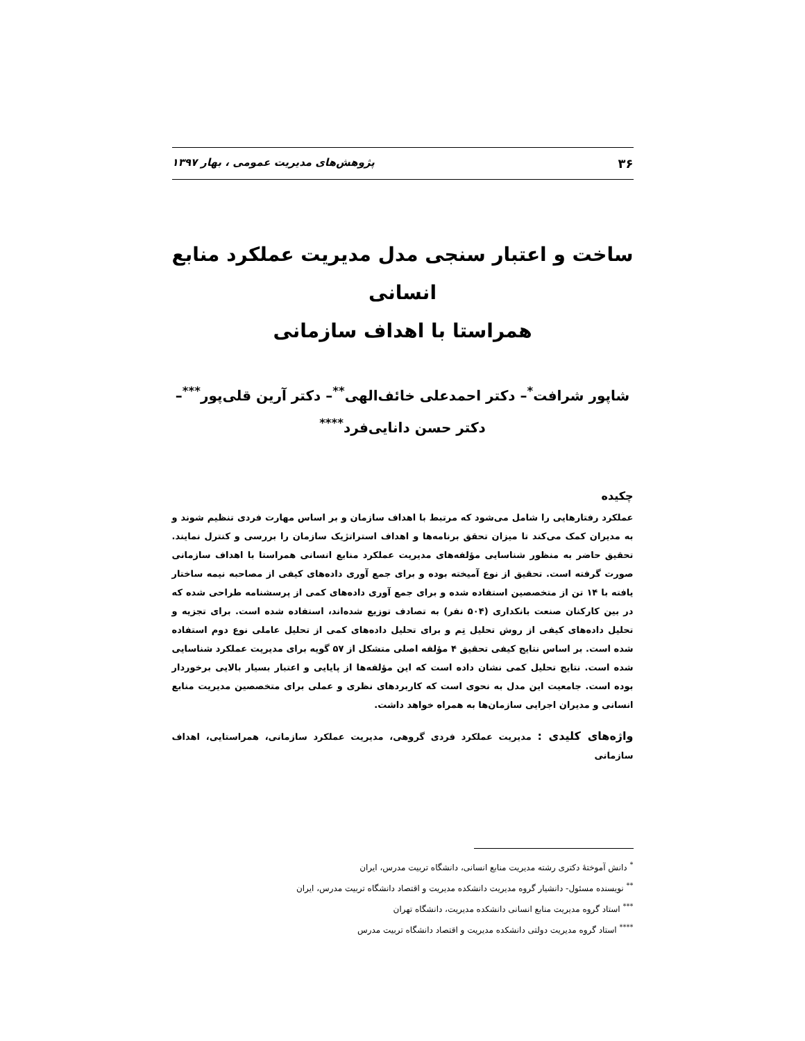۳۶ پژوهش‌های مدیریت عمومی ، بهار ۱۳۹۷
ساخت و اعتبار سنجی مدل مدیریت عملکرد منابع انسانی
همراستا با اهداف سازمانی
شاپور شرافت<sup>*</sup>– دکتر احمدعلی خائف‌الهی<sup>**</sup>– دکتر آرین قلی‌پور<sup>***</sup>–
دکتر حسن دانایی‌فرد<sup>****</sup>
چکیده
عملکرد رفتارهایی را شامل می‌شود که مرتبط با اهداف سازمان و بر اساس مهارت فردی تنظیم شوند و به مدیران کمک می‌کند تا میزان تحقق برنامه‌ها و اهداف استراتژیک سازمان را بررسی و کنترل نمایند. تحقیق حاضر به منظور شناسایی مؤلفه‌های مدیریت عملکرد منابع انسانی همراستا با اهداف سازمانی صورت گرفته است. تحقیق از نوع آمیخته بوده و برای جمع آوری داده‌های کیفی از مصاحبه نیمه ساختار یافته با ۱۴ تن از متخصصین استفاده شده و برای جمع آوری داده‌های کمی از پرسشنامه طراحی شده که در بین کارکنان صنعت بانکداری (۵۰۴ نفر) به تصادف توزیع شده‌اند، استفاده شده است. برای تجزیه و تحلیل داده‌های کیفی از روش تحلیل تِم و برای تحلیل داده‌های کمی از تحلیل عاملی نوع دوم استفاده شده است. بر اساس نتایج کیفی تحقیق ۴ مؤلفه اصلی متشکل از ۵۷ گویه برای مدیریت عملکرد شناسایی شده است. نتایج تحلیل کمی نشان داده است که این مؤلفه‌ها از پایایی و اعتبار بسیار بالایی برخوردار بوده است. جامعیت این مدل به نحوی است که کاربردهای نظری و عملی برای متخصصین مدیریت منابع انسانی و مدیران اجرایی سازمان‌ها به همراه خواهد داشت.
واژه‌های کلیدی : مدیریت عملکرد فردی گروهی، مدیریت عملکرد سازمانی، همراستایی، اهداف سازمانی
<sup>*</sup> دانش آموختهٔ دکتری رشته مدیریت منابع انسانی، دانشگاه تربیت مدرس، ایران
<sup>**</sup> نویسنده مسئول- دانشیار گروه مدیریت دانشکده مدیریت و اقتصاد دانشگاه تربیت مدرس، ایران
<sup>***</sup> استاد گروه مدیریت منابع انسانی دانشکده مدیریت، دانشگاه تهران
<sup>****</sup> استاد گروه مدیریت دولتی دانشکده مدیریت و اقتصاد دانشگاه تربیت مدرس